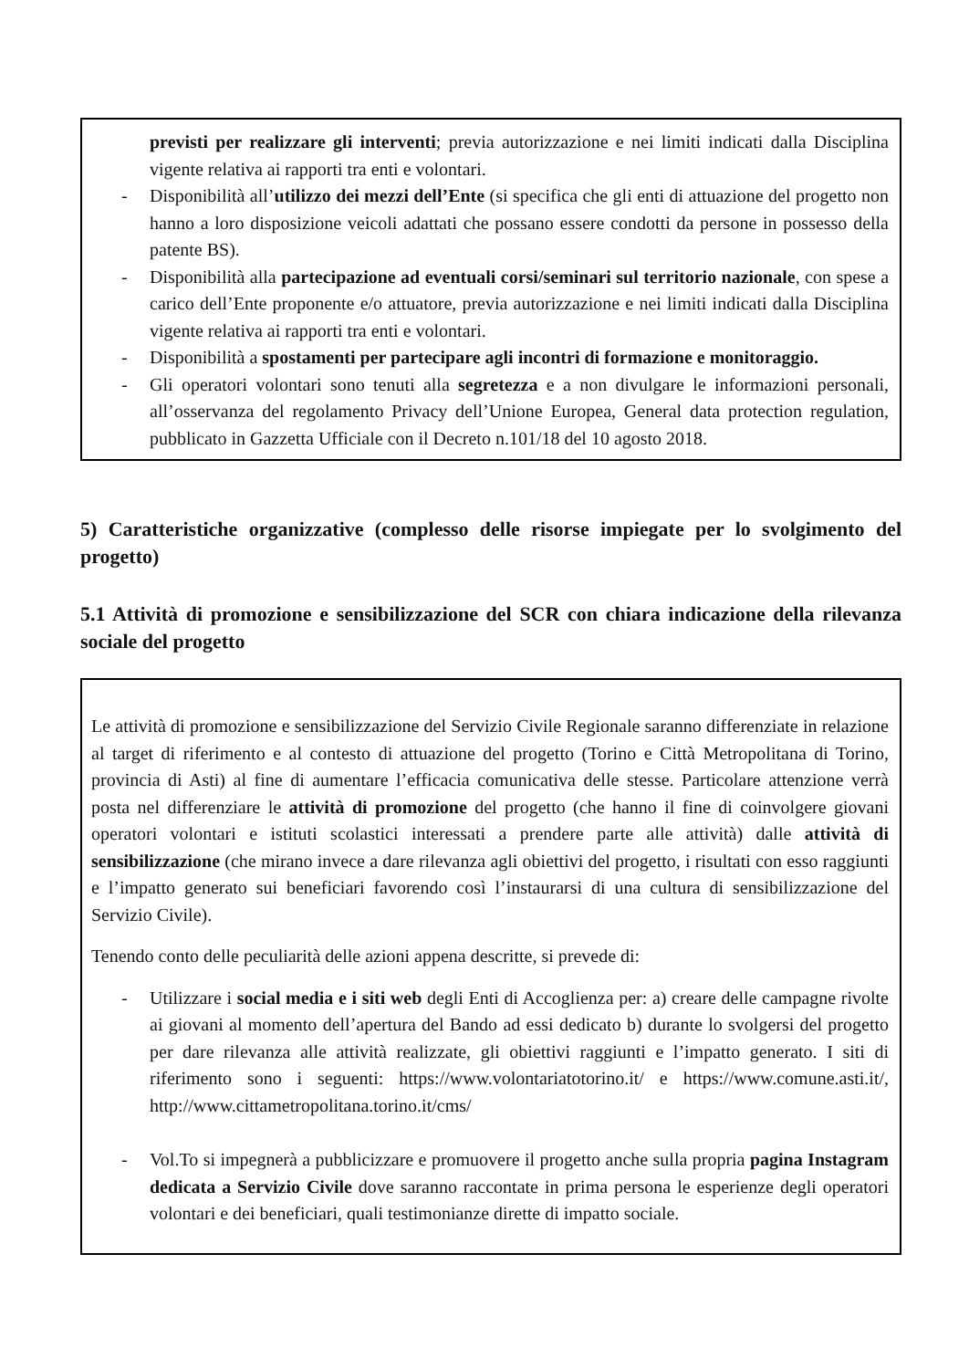previsti per realizzare gli interventi; previa autorizzazione e nei limiti indicati dalla Disciplina vigente relativa ai rapporti tra enti e volontari.
- Disponibilità all’utilizzo dei mezzi dell’Ente (si specifica che gli enti di attuazione del progetto non hanno a loro disposizione veicoli adattati che possano essere condotti da persone in possesso della patente BS).
- Disponibilità alla partecipazione ad eventuali corsi/seminari sul territorio nazionale, con spese a carico dell’Ente proponente e/o attuatore, previa autorizzazione e nei limiti indicati dalla Disciplina vigente relativa ai rapporti tra enti e volontari.
- Disponibilità a spostamenti per partecipare agli incontri di formazione e monitoraggio.
- Gli operatori volontari sono tenuti alla segretezza e a non divulgare le informazioni personali, all’osservanza del regolamento Privacy dell’Unione Europea, General data protection regulation, pubblicato in Gazzetta Ufficiale con il Decreto n.101/18 del 10 agosto 2018.
5) Caratteristiche organizzative (complesso delle risorse impiegate per lo svolgimento del progetto)
5.1 Attività di promozione e sensibilizzazione del SCR con chiara indicazione della rilevanza sociale del progetto
Le attività di promozione e sensibilizzazione del Servizio Civile Regionale saranno differenziate in relazione al target di riferimento e al contesto di attuazione del progetto (Torino e Città Metropolitana di Torino, provincia di Asti) al fine di aumentare l’efficacia comunicativa delle stesse. Particolare attenzione verrà posta nel differenziare le attività di promozione del progetto (che hanno il fine di coinvolgere giovani operatori volontari e istituti scolastici interessati a prendere parte alle attività) dalle attività di sensibilizzazione (che mirano invece a dare rilevanza agli obiettivi del progetto, i risultati con esso raggiunti e l’impatto generato sui beneficiari favorendo così l’instaurarsi di una cultura di sensibilizzazione del Servizio Civile).
Tenendo conto delle peculiarità delle azioni appena descritte, si prevede di:
- Utilizzare i social media e i siti web degli Enti di Accoglienza per: a) creare delle campagne rivolte ai giovani al momento dell’apertura del Bando ad essi dedicato b) durante lo svolgersi del progetto per dare rilevanza alle attività realizzate, gli obiettivi raggiunti e l’impatto generato. I siti di riferimento sono i seguenti: https://www.volontariatotorino.it/ e https://www.comune.asti.it/, http://www.cittametropolitana.torino.it/cms/
- Vol.To si impegnerà a pubblicizzare e promuovere il progetto anche sulla propria pagina Instagram dedicata a Servizio Civile dove saranno raccontate in prima persona le esperienze degli operatori volontari e dei beneficiari, quali testimonianze dirette di impatto sociale.